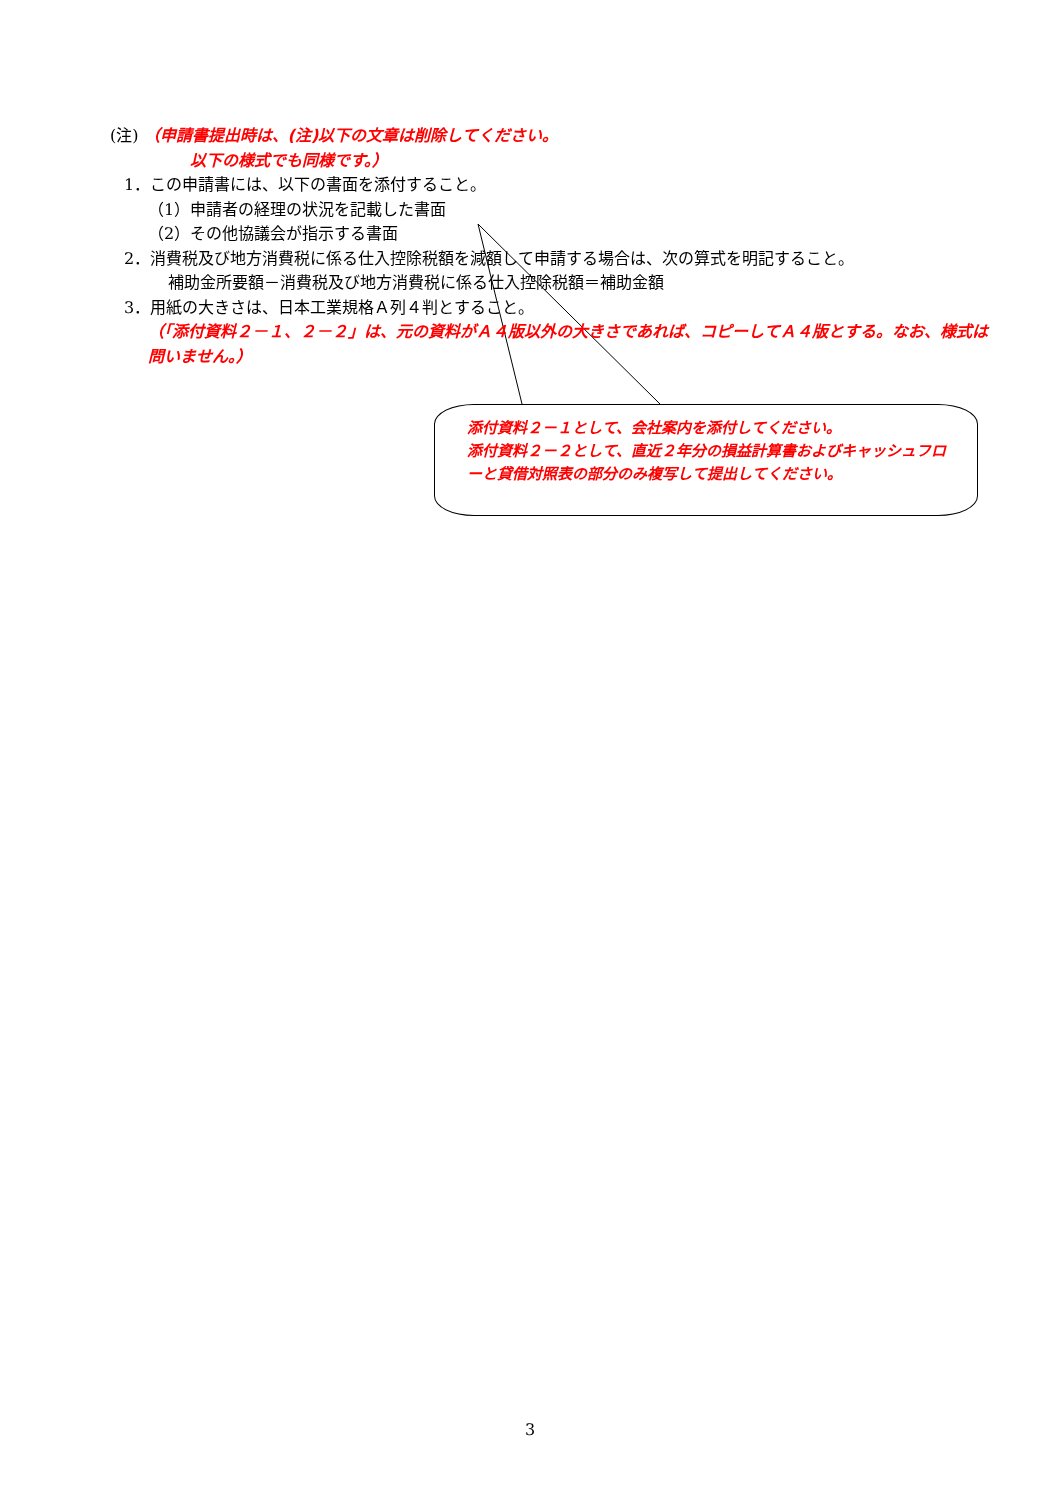(注) （申請書提出時は、(注)以下の文章は削除してください。
以下の様式でも同様です。）
1．この申請書には、以下の書面を添付すること。
（1）申請者の経理の状況を記載した書面
（2）その他協議会が指示する書面
2．消費税及び地方消費税に係る仕入控除税額を減額して申請する場合は、次の算式を明記すること。
補助金所要額－消費税及び地方消費税に係る仕入控除税額＝補助金額
3．用紙の大きさは、日本工業規格Ａ列４判とすること。
（「添付資料２－１、２－２」は、元の資料がＡ４版以外の大きさであれば、コピーしてＡ４版とする。なお、様式は問いません。）
添付資料２－１として、会社案内を添付してください。
添付資料２－２として、直近２年分の損益計算書およびキャッシュフローと貸借対照表の部分のみ複写して提出してください。
3